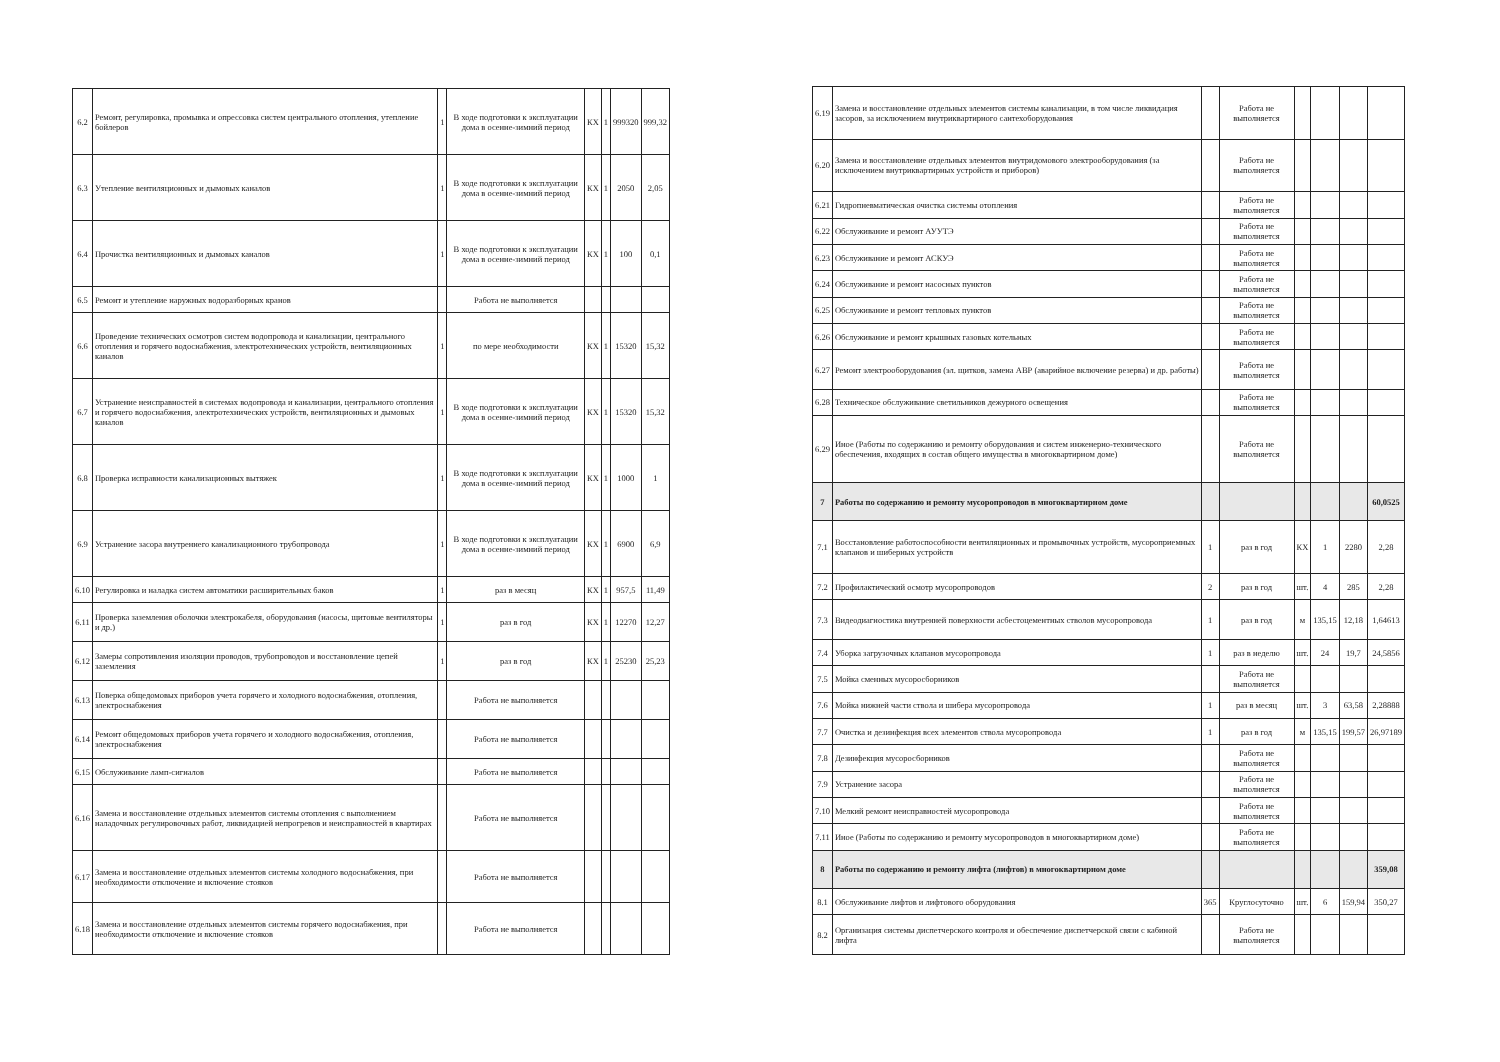| 6.2 | Ремонт, регулировка, промывка и опрессовка систем центрального отопления, утепление бойлеров | 1 | В ходе подготовки к эксплуатации дома в осенне-зимний период | КХ | 1 | 999320 | 999,32 |
| 6.3 | Утепление вентиляционных и дымовых каналов | 1 | В ходе подготовки к эксплуатации дома в осенне-зимний период | КХ | 1 | 2050 | 2,05 |
| 6.4 | Прочистка вентиляционных и дымовых каналов | 1 | В ходе подготовки к эксплуатации дома в осенне-зимний период | КХ | 1 | 100 | 0,1 |
| 6.5 | Ремонт и утепление наружных водоразборных кранов | | Работа не выполняется | | | | |
| 6.6 | Проведение технических осмотров систем водопровода и канализации, центрального отопления и горячего водоснабжения, электротехнических устройств, вентиляционных каналов | 1 | по мере необходимости | КХ | 1 | 15320 | 15,32 |
| 6.7 | Устранение неисправностей в системах водопровода и канализации, центрального отопления и горячего водоснабжения, электротехнических устройств, вентиляционных и дымовых каналов | 1 | В ходе подготовки к эксплуатации дома в осенне-зимний период | КХ | 1 | 15320 | 15,32 |
| 6.8 | Проверка исправности канализационных вытяжек | 1 | В ходе подготовки к эксплуатации дома в осенне-зимний период | КХ | 1 | 1000 | 1 |
| 6.9 | Устранение засора внутреннего канализационного трубопровода | 1 | В ходе подготовки к эксплуатации дома в осенне-зимний период | КХ | 1 | 6900 | 6,9 |
| 6.10 | Регулировка и наладка систем автоматики расширительных баков | 1 | раз в месяц | КХ | 1 | 957,5 | 11,49 |
| 6.11 | Проверка заземления оболочки электрокабеля, оборудования (насосы, щитовые вентиляторы и др.) | 1 | раз в год | КХ | 1 | 12270 | 12,27 |
| 6.12 | Замеры сопротивления изоляции проводов, трубопроводов и восстановление цепей заземления | 1 | раз в год | КХ | 1 | 25230 | 25,23 |
| 6.13 | Поверка общедомовых приборов учета горячего и холодного водоснабжения, отопления, электроснабжения | | Работа не выполняется | | | | |
| 6.14 | Ремонт общедомовых приборов учета горячего и холодного водоснабжения, отопления, электроснабжения | | Работа не выполняется | | | | |
| 6.15 | Обслуживание ламп-сигналов | | Работа не выполняется | | | | |
| 6.16 | Замена и восстановление отдельных элементов системы отопления с выполнением наладочных регулировочных работ, ликвидацией непрогревов и неисправностей в квартирах | | Работа не выполняется | | | | |
| 6.17 | Замена и восстановление отдельных элементов системы холодного водоснабжения, при необходимости отключение и включение стояков | | Работа не выполняется | | | | |
| 6.18 | Замена и восстановление отдельных элементов системы горячего водоснабжения, при необходимости отключение и включение стояков | | Работа не выполняется | | | | |
| 6.19 | Замена и восстановление отдельных элементов системы канализации, в том числе ликвидация засоров, за исключением внутриквартирного сантехоборудования | | Работа не выполняется | | | | |
| 6.20 | Замена и восстановление отдельных элементов внутридомового электрооборудования (за исключением внутриквартирных устройств и приборов) | | Работа не выполняется | | | | |
| 6.21 | Гидропневматическая очистка системы отопления | | Работа не выполняется | | | | |
| 6.22 | Обслуживание и ремонт АУУТЭ | | Работа не выполняется | | | | |
| 6.23 | Обслуживание и ремонт АСКУЭ | | Работа не выполняется | | | | |
| 6.24 | Обслуживание и ремонт насосных пунктов | | Работа не выполняется | | | | |
| 6.25 | Обслуживание и ремонт тепловых пунктов | | Работа не выполняется | | | | |
| 6.26 | Обслуживание и ремонт крышных газовых котельных | | Работа не выполняется | | | | |
| 6.27 | Ремонт электрооборудования (эл. щитков, замена АВР (аварийное включение резерва) и др. работы) | | Работа не выполняется | | | | |
| 6.28 | Техническое обслуживание светильников дежурного освещения | | Работа не выполняется | | | | |
| 6.29 | Иное (Работы по содержанию и ремонту оборудования и систем инженерно-технического обеспечения, входящих в состав общего имущества в многоквартирном доме) | | Работа не выполняется | | | | |
| 7 | Работы по содержанию и ремонту мусоропроводов в многоквартирном доме | | | | | | 60,0525 |
| 7.1 | Восстановление работоспособности вентиляционных и промывочных устройств, мусороприемных клапанов и шиберных устройств | 1 | раз в год | КХ | 1 | 2280 | 2,28 |
| 7.2 | Профилактический осмотр мусоропроводов | 2 | раз в год | шт. | 4 | 285 | 2,28 |
| 7.3 | Видеодиагностика внутренней поверхности асбестоцементных стволов мусоропровода | 1 | раз в год | м | 135,15 | 12,18 | 1,64613 |
| 7.4 | Уборка загрузочных клапанов мусоропровода | 1 | раз в неделю | шт. | 24 | 19,7 | 24,5856 |
| 7.5 | Мойка сменных мусоросборников | | Работа не выполняется | | | | |
| 7.6 | Мойка нижней части ствола и шибера мусоропровода | 1 | раз в месяц | шт. | 3 | 63,58 | 2,28888 |
| 7.7 | Очистка и дезинфекция всех элементов ствола мусоропровода | 1 | раз в год | м | 135,15 | 199,57 | 26,97189 |
| 7.8 | Дезинфекция мусоросборников | | Работа не выполняется | | | | |
| 7.9 | Устранение засора | | Работа не выполняется | | | | |
| 7.10 | Мелкий ремонт неисправностей мусоропровода | | Работа не выполняется | | | | |
| 7.11 | Иное (Работы по содержанию и ремонту мусоропроводов в многоквартирном доме) | | Работа не выполняется | | | | |
| 8 | Работы по содержанию и ремонту лифта (лифтов) в многоквартирном доме | | | | | | 359,08 |
| 8.1 | Обслуживание лифтов и лифтового оборудования | 365 | Круглосуточно | шт. | 6 | 159,94 | 350,27 |
| 8.2 | Организация системы диспетчерского контроля и обеспечение диспетчерской связи с кабиной лифта | | Работа не выполняется | | | | |